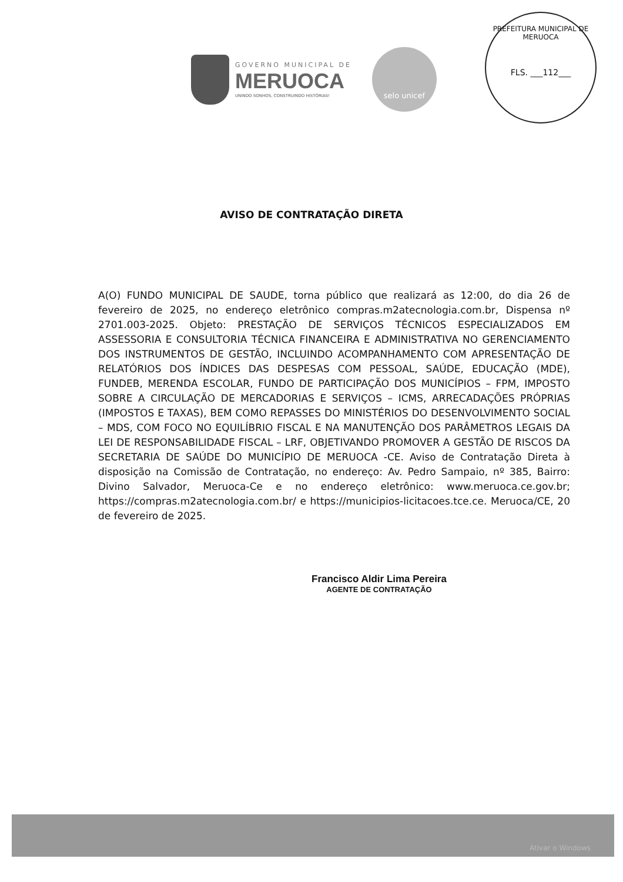GOVERNO MUNICIPAL DE
MERUOCA
UNINDO SONHOS, CONSTRUINDO HISTÓRIAS!
selo unicef
PREFEITURA MUNICIPAL DE MERUOCA
FLS. ___112___
AVISO DE CONTRATAÇÃO DIRETA
A(O) FUNDO MUNICIPAL DE SAUDE, torna público que realizará as 12:00, do dia 26 de fevereiro de 2025, no endereço eletrônico compras.m2atecnologia.com.br, Dispensa nº 2701.003-2025. Objeto: PRESTAÇÃO DE SERVIÇOS TÉCNICOS ESPECIALIZADOS EM ASSESSORIA E CONSULTORIA TÉCNICA FINANCEIRA E ADMINISTRATIVA NO GERENCIAMENTO DOS INSTRUMENTOS DE GESTÃO, INCLUINDO ACOMPANHAMENTO COM APRESENTAÇÃO DE RELATÓRIOS DOS ÍNDICES DAS DESPESAS COM PESSOAL, SAÚDE, EDUCAÇÃO (MDE), FUNDEB, MERENDA ESCOLAR, FUNDO DE PARTICIPAÇÃO DOS MUNICÍPIOS – FPM, IMPOSTO SOBRE A CIRCULAÇÃO DE MERCADORIAS E SERVIÇOS – ICMS, ARRECADAÇÕES PRÓPRIAS (IMPOSTOS E TAXAS), BEM COMO REPASSES DO MINISTÉRIOS DO DESENVOLVIMENTO SOCIAL – MDS, COM FOCO NO EQUILÍBRIO FISCAL E NA MANUTENÇÃO DOS PARÂMETROS LEGAIS DA LEI DE RESPONSABILIDADE FISCAL – LRF, OBJETIVANDO PROMOVER A GESTÃO DE RISCOS DA SECRETARIA DE SAÚDE DO MUNICÍPIO DE MERUOCA -CE. Aviso de Contratação Direta à disposição na Comissão de Contratação, no endereço: Av. Pedro Sampaio, nº 385, Bairro: Divino Salvador, Meruoca-Ce e no endereço eletrônico: www.meruoca.ce.gov.br; https://compras.m2atecnologia.com.br/ e https://municipios-licitacoes.tce.ce. Meruoca/CE, 20 de fevereiro de 2025.
Francisco Aldir Lima Pereira
AGENTE DE CONTRATAÇÃO
Ativar o Windows